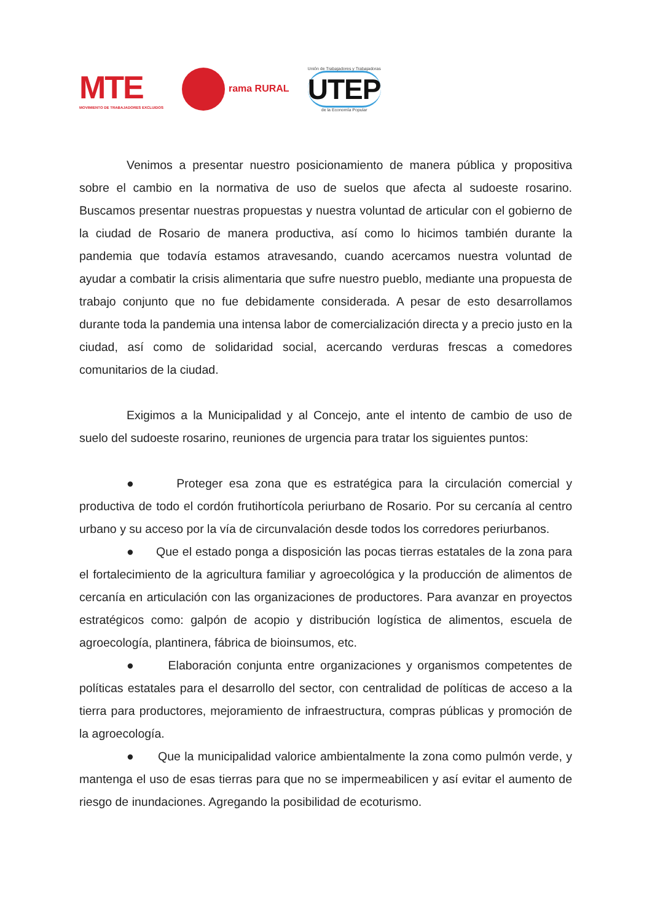MTE
MOVIMIENTO DE TRABAJADORES EXCLUIDOS
rama RURAL
Unión de Trabajadores y Trabajadoras
UTEP
de la Economía Popular
Venimos a presentar nuestro posicionamiento de manera pública y propositiva sobre el cambio en la normativa de uso de suelos que afecta al sudoeste rosarino. Buscamos presentar nuestras propuestas y nuestra voluntad de articular con el gobierno de la ciudad de Rosario de manera productiva, así como lo hicimos también durante la pandemia que todavía estamos atravesando, cuando acercamos nuestra voluntad de ayudar a combatir la crisis alimentaria que sufre nuestro pueblo, mediante una propuesta de trabajo conjunto que no fue debidamente considerada. A pesar de esto desarrollamos durante toda la pandemia una intensa labor de comercialización directa y a precio justo en la ciudad, así como de solidaridad social, acercando verduras frescas a comedores comunitarios de la ciudad.
Exigimos a la Municipalidad y al Concejo, ante el intento de cambio de uso de suelo del sudoeste rosarino, reuniones de urgencia para tratar los siguientes puntos:
● Proteger esa zona que es estratégica para la circulación comercial y productiva de todo el cordón frutihortícola periurbano de Rosario. Por su cercanía al centro urbano y su acceso por la vía de circunvalación desde todos los corredores periurbanos.
● Que el estado ponga a disposición las pocas tierras estatales de la zona para el fortalecimiento de la agricultura familiar y agroecológica y la producción de alimentos de cercanía en articulación con las organizaciones de productores. Para avanzar en proyectos estratégicos como: galpón de acopio y distribución logística de alimentos, escuela de agroecología, plantinera, fábrica de bioinsumos, etc.
● Elaboración conjunta entre organizaciones y organismos competentes de políticas estatales para el desarrollo del sector, con centralidad de políticas de acceso a la tierra para productores, mejoramiento de infraestructura, compras públicas y promoción de la agroecología.
● Que la municipalidad valorice ambientalmente la zona como pulmón verde, y mantenga el uso de esas tierras para que no se impermeabilicen y así evitar el aumento de riesgo de inundaciones. Agregando la posibilidad de ecoturismo.